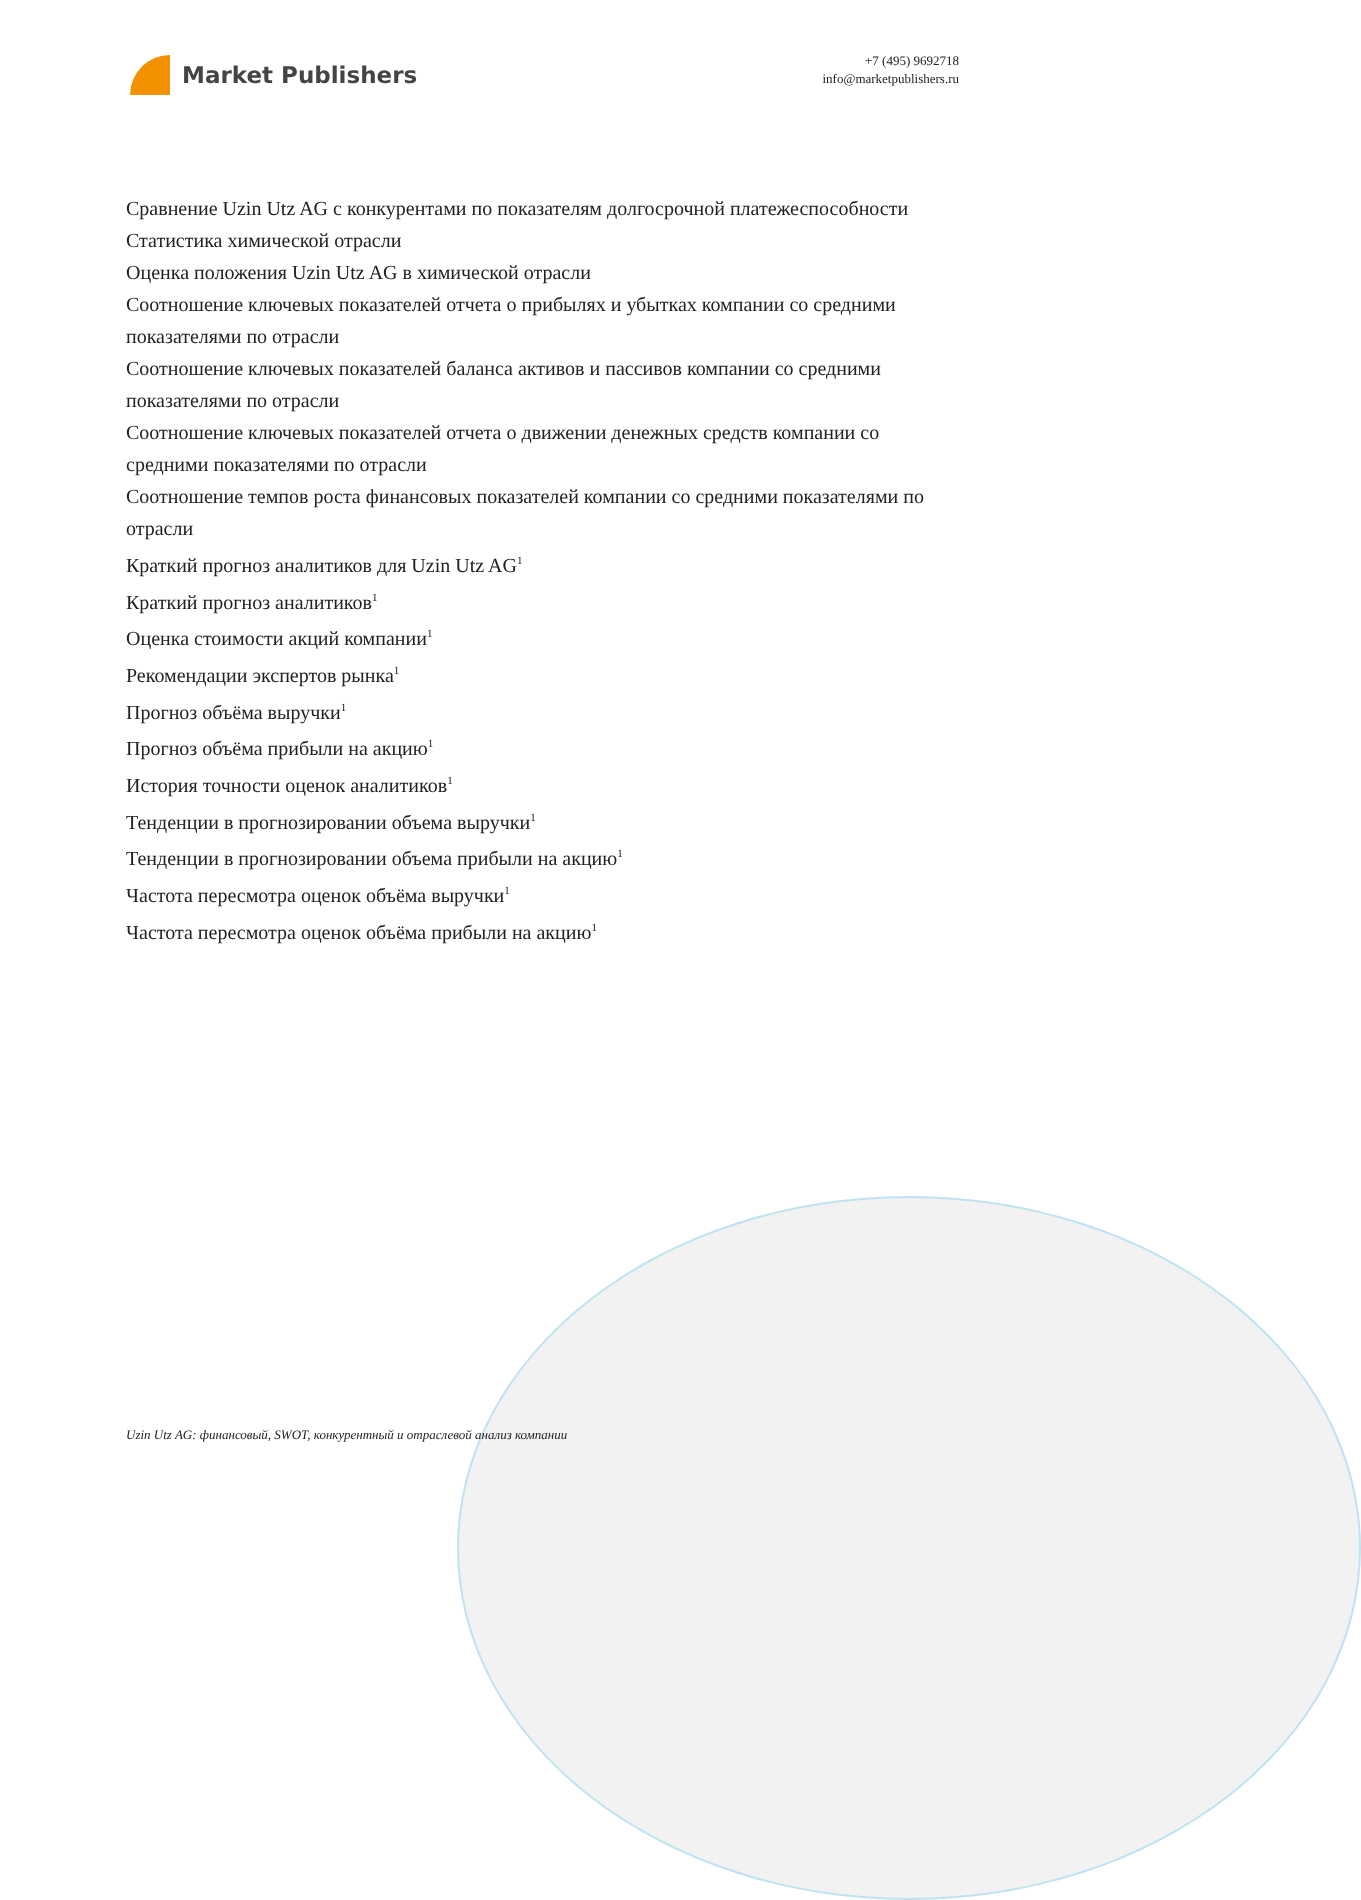Market Publishers
+7 (495) 9692718
info@marketpublishers.ru
Сравнение Uzin Utz AG с конкурентами по показателям долгосрочной платежеспособности
Статистика химической отрасли
Оценка положения Uzin Utz AG в химической отрасли
Соотношение ключевых показателей отчета о прибылях и убытках компании со средними показателями по отрасли
Соотношение ключевых показателей баланса активов и пассивов компании со средними показателями по отрасли
Соотношение ключевых показателей отчета о движении денежных средств компании со средними показателями по отрасли
Соотношение темпов роста финансовых показателей компании со средними показателями по отрасли
Краткий прогноз аналитиков для Uzin Utz AG<sup>1</sup>
Краткий прогноз аналитиков<sup>1</sup>
Оценка стоимости акций компании<sup>1</sup>
Рекомендации экспертов рынка<sup>1</sup>
Прогноз объёма выручки<sup>1</sup>
Прогноз объёма прибыли на акцию<sup>1</sup>
История точности оценок аналитиков<sup>1</sup>
Тенденции в прогнозировании объема выручки<sup>1</sup>
Тенденции в прогнозировании объема прибыли на акцию<sup>1</sup>
Частота пересмотра оценок объёма выручки<sup>1</sup>
Частота пересмотра оценок объёма прибыли на акцию<sup>1</sup>
Uzin Utz AG: финансовый, SWOT, конкурентный и отраслевой анализ компании